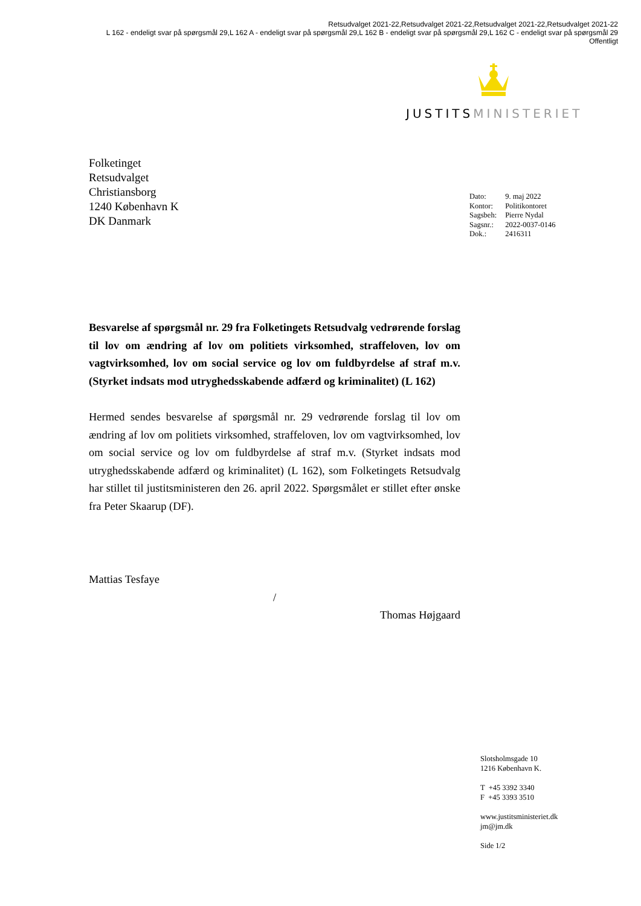Retsudvalget 2021-22,Retsudvalget 2021-22,Retsudvalget 2021-22,Retsudvalget 2021-22
L 162 - endeligt svar på spørgsmål 29,L 162 A - endeligt svar på spørgsmål 29,L 162 B - endeligt svar på spørgsmål 29,L 162 C - endeligt svar på spørgsmål 29
Offentligt
JUSTITS MINISTERIET
Folketinget
Retsudvalget
Christiansborg
1240 København K
DK Danmark
| Dato: | 9. maj 2022 |
| Kontor: | Politikontoret |
| Sagsbeh: | Pierre Nydal |
| Sagsnr.: | 2022-0037-0146 |
| Dok.: | 2416311 |
Besvarelse af spørgsmål nr. 29 fra Folketingets Retsudvalg vedrørende forslag til lov om ændring af lov om politiets virksomhed, straffeloven, lov om vagtvirksomhed, lov om social service og lov om fuldbyrdelse af straf m.v. (Styrket indsats mod utryghedsskabende adfærd og kriminalitet) (L 162)
Hermed sendes besvarelse af spørgsmål nr. 29 vedrørende forslag til lov om ændring af lov om politiets virksomhed, straffeloven, lov om vagtvirksomhed, lov om social service og lov om fuldbyrdelse af straf m.v. (Styrket indsats mod utryghedsskabende adfærd og kriminalitet) (L 162), som Folketingets Retsudvalg har stillet til justitsministeren den 26. april 2022. Spørgsmålet er stillet efter ønske fra Peter Skaarup (DF).
Mattias Tesfaye
/
Thomas Højgaard
Slotsholmsgade 10
1216 København K.
T +45 3392 3340
F +45 3393 3510
www.justitsministeriet.dk
jm@jm.dk
Side 1/2